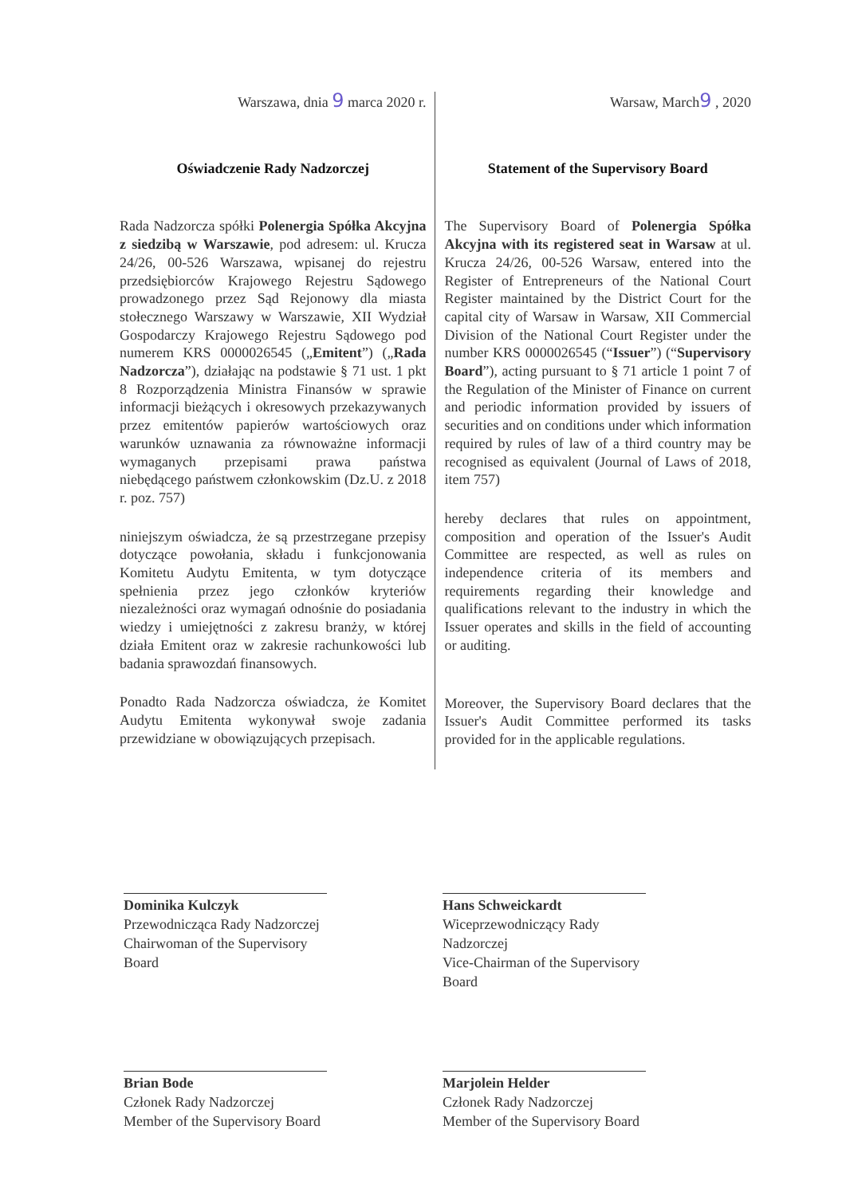Warszawa, dnia 9 marca 2020 r.
Oświadczenie Rady Nadzorczej
Rada Nadzorcza spółki Polenergia Spółka Akcyjna z siedzibą w Warszawie, pod adresem: ul. Krucza 24/26, 00-526 Warszawa, wpisanej do rejestru przedsiębiorców Krajowego Rejestru Sądowego prowadzonego przez Sąd Rejonowy dla miasta stołecznego Warszawy w Warszawie, XII Wydział Gospodarczy Krajowego Rejestru Sądowego pod numerem KRS 0000026545 („Emitent”) („Rada Nadzorcza”), działając na podstawie § 71 ust. 1 pkt 8 Rozporządzenia Ministra Finansów w sprawie informacji bieżących i okresowych przekazywanych przez emitentów papierów wartościowych oraz warunków uznawania za równoważne informacji wymaganych przepisami prawa państwa niebędącego państwem członkowskim (Dz.U. z 2018 r. poz. 757)
niniejszym oświadcza, że są przestrzegane przepisy dotyczące powołania, składu i funkcjonowania Komitetu Audytu Emitenta, w tym dotyczące spełnienia przez jego członków kryteriów niezależności oraz wymagań odnośnie do posiadania wiedzy i umiejętności z zakresu branży, w której działa Emitent oraz w zakresie rachunkowości lub badania sprawozdań finansowych.
Ponadto Rada Nadzorcza oświadcza, że Komitet Audytu Emitenta wykonywał swoje zadania przewidziane w obowiązujących przepisach.
Warsaw, March9 , 2020
Statement of the Supervisory Board
The Supervisory Board of Polenergia Spółka Akcyjna with its registered seat in Warsaw at ul. Krucza 24/26, 00-526 Warsaw, entered into the Register of Entrepreneurs of the National Court Register maintained by the District Court for the capital city of Warsaw in Warsaw, XII Commercial Division of the National Court Register under the number KRS 0000026545 (“Issuer”) (“Supervisory Board”), acting pursuant to § 71 article 1 point 7 of the Regulation of the Minister of Finance on current and periodic information provided by issuers of securities and on conditions under which information required by rules of law of a third country may be recognised as equivalent (Journal of Laws of 2018, item 757)
hereby declares that rules on appointment, composition and operation of the Issuer's Audit Committee are respected, as well as rules on independence criteria of its members and requirements regarding their knowledge and qualifications relevant to the industry in which the Issuer operates and skills in the field of accounting or auditing.
Moreover, the Supervisory Board declares that the Issuer's Audit Committee performed its tasks provided for in the applicable regulations.
Dominika Kulczyk
Przewodnicząca Rady Nadzorczej
Chairwoman of the Supervisory Board
Hans Schweickardt
Wiceprzewodniczący Rady Nadzorczej
Vice-Chairman of the Supervisory Board
Brian Bode
Członek Rady Nadzorczej
Member of the Supervisory Board
Marjolein Helder
Członek Rady Nadzorczej
Member of the Supervisory Board